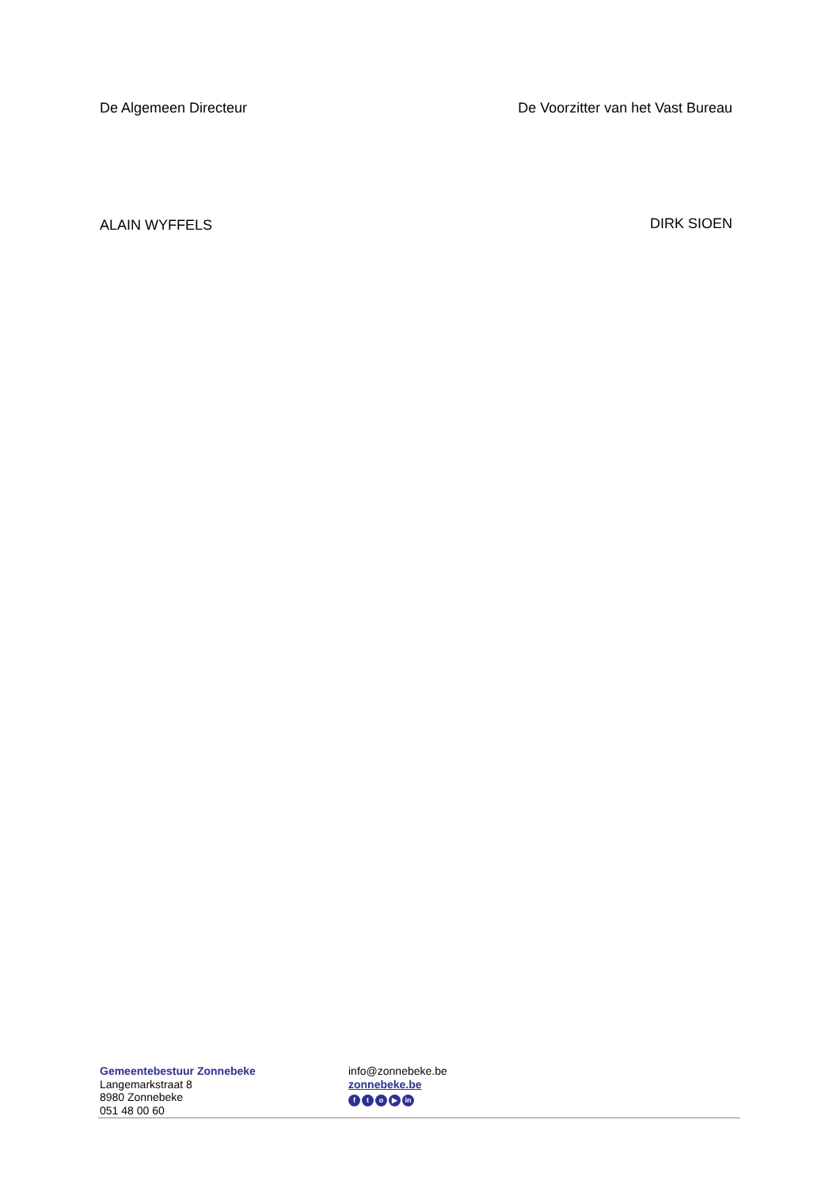De Algemeen Directeur De Voorzitter van het Vast Bureau
ALAIN WYFFELS DIRK SIOEN
Gemeentebestuur Zonnebeke
Langemarkstraat 8
8980 Zonnebeke
051 48 00 60
info@zonnebeke.be
zonnebeke.be
f t o ▶ in